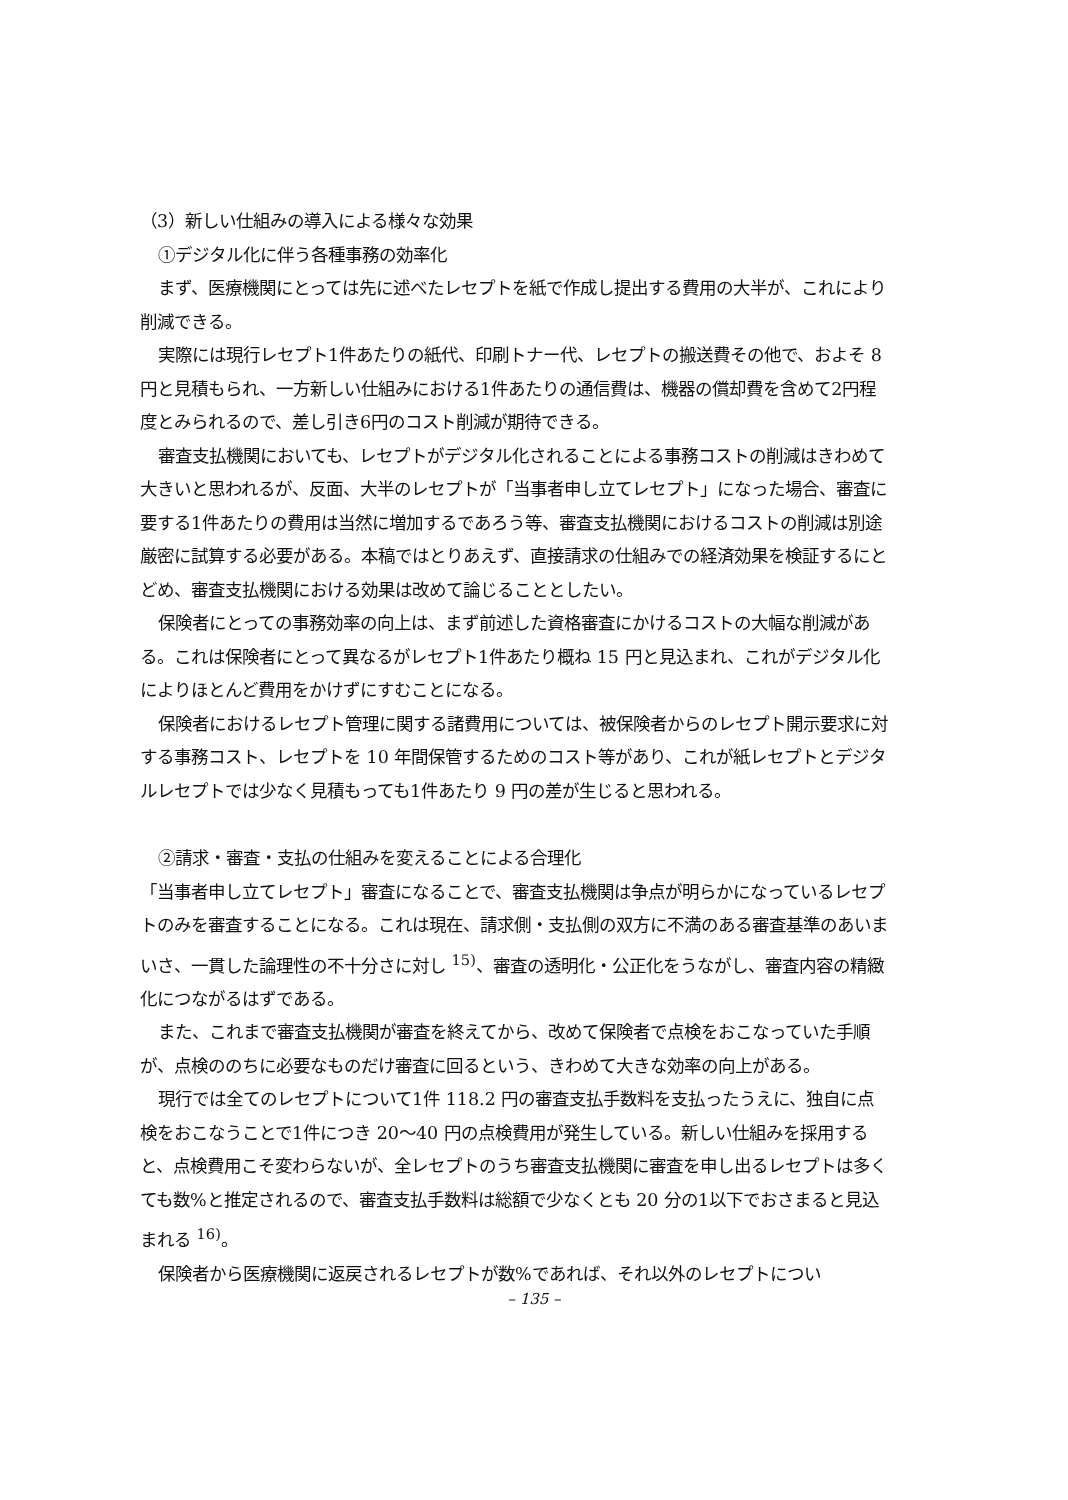（3）新しい仕組みの導入による様々な効果
①デジタル化に伴う各種事務の効率化
まず、医療機関にとっては先に述べたレセプトを紙で作成し提出する費用の大半が、これにより削減できる。
実際には現行レセプト1件あたりの紙代、印刷トナー代、レセプトの搬送費その他で、およそ 8 円と見積もられ、一方新しい仕組みにおける1件あたりの通信費は、機器の償却費を含めて2円程度とみられるので、差し引き6円のコスト削減が期待できる。
審査支払機関においても、レセプトがデジタル化されることによる事務コストの削減はきわめて大きいと思われるが、反面、大半のレセプトが「当事者申し立てレセプト」になった場合、審査に要する1件あたりの費用は当然に増加するであろう等、審査支払機関におけるコストの削減は別途厳密に試算する必要がある。本稿ではとりあえず、直接請求の仕組みでの経済効果を検証するにとどめ、審査支払機関における効果は改めて論じることとしたい。
保険者にとっての事務効率の向上は、まず前述した資格審査にかけるコストの大幅な削減がある。これは保険者にとって異なるがレセプト1件あたり概ね 15 円と見込まれ、これがデジタル化によりほとんど費用をかけずにすむことになる。
保険者におけるレセプト管理に関する諸費用については、被保険者からのレセプト開示要求に対する事務コスト、レセプトを 10 年間保管するためのコスト等があり、これが紙レセプトとデジタルレセプトでは少なく見積もっても1件あたり 9 円の差が生じると思われる。
②請求・審査・支払の仕組みを変えることによる合理化
「当事者申し立てレセプト」審査になることで、審査支払機関は争点が明らかになっているレセプトのみを審査することになる。これは現在、請求側・支払側の双方に不満のある審査基準のあいまいさ、一貫した論理性の不十分さに対し <sup>15)</sup>、審査の透明化・公正化をうながし、審査内容の精緻化につながるはずである。
また、これまで審査支払機関が審査を終えてから、改めて保険者で点検をおこなっていた手順が、点検ののちに必要なものだけ審査に回るという、きわめて大きな効率の向上がある。
現行では全てのレセプトについて1件 118.2 円の審査支払手数料を支払ったうえに、独自に点検をおこなうことで1件につき 20〜40 円の点検費用が発生している。新しい仕組みを採用すると、点検費用こそ変わらないが、全レセプトのうち審査支払機関に審査を申し出るレセプトは多くても数%と推定されるので、審査支払手数料は総額で少なくとも 20 分の1以下でおさまると見込まれる <sup>16)</sup>。
保険者から医療機関に返戻されるレセプトが数%であれば、それ以外のレセプトについ
– 135 –